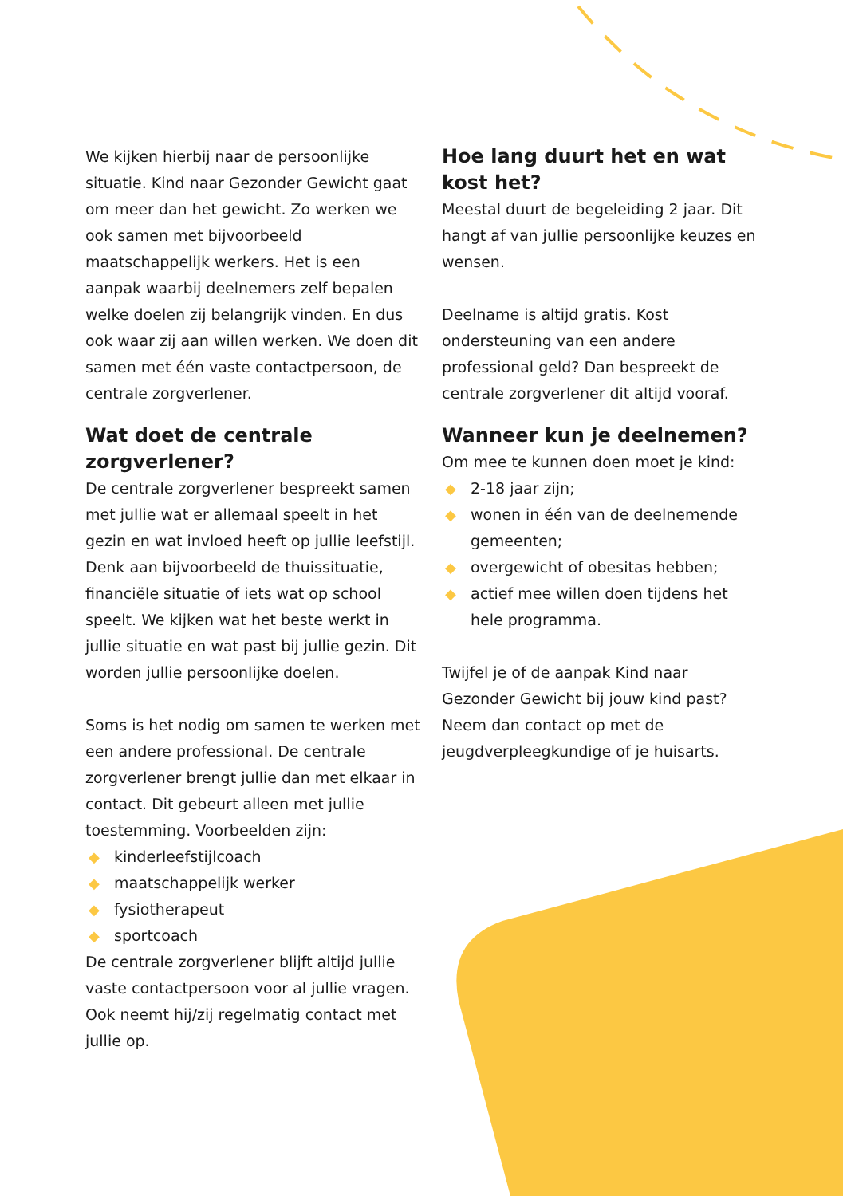We kijken hierbij naar de persoonlijke situatie. Kind naar Gezonder Gewicht gaat om meer dan het gewicht. Zo werken we ook samen met bijvoorbeeld maatschappelijk werkers. Het is een aanpak waarbij deelnemers zelf bepalen welke doelen zij belangrijk vinden. En dus ook waar zij aan willen werken. We doen dit samen met één vaste contactpersoon, de centrale zorgverlener.
Wat doet de centrale zorgverlener?
De centrale zorgverlener bespreekt samen met jullie wat er allemaal speelt in het gezin en wat invloed heeft op jullie leefstijl. Denk aan bijvoorbeeld de thuissituatie, financiële situatie of iets wat op school speelt. We kijken wat het beste werkt in jullie situatie en wat past bij jullie gezin. Dit worden jullie persoonlijke doelen.
Soms is het nodig om samen te werken met een andere professional. De centrale zorgverlener brengt jullie dan met elkaar in contact. Dit gebeurt alleen met jullie toestemming. Voorbeelden zijn:
◆ kinderleefstijlcoach
◆ maatschappelijk werker
◆ fysiotherapeut
◆ sportcoach
De centrale zorgverlener blijft altijd jullie vaste contactpersoon voor al jullie vragen. Ook neemt hij/zij regelmatig contact met jullie op.
Hoe lang duurt het en wat kost het?
Meestal duurt de begeleiding 2 jaar. Dit hangt af van jullie persoonlijke keuzes en wensen.
Deelname is altijd gratis. Kost ondersteuning van een andere professional geld? Dan bespreekt de centrale zorgverlener dit altijd vooraf.
Wanneer kun je deelnemen?
Om mee te kunnen doen moet je kind:
◆ 2-18 jaar zijn;
◆ wonen in één van de deelnemende gemeenten;
◆ overgewicht of obesitas hebben;
◆ actief mee willen doen tijdens het hele programma.
Twijfel je of de aanpak Kind naar Gezonder Gewicht bij jouw kind past? Neem dan contact op met de jeugdverpleegkundige of je huisarts.